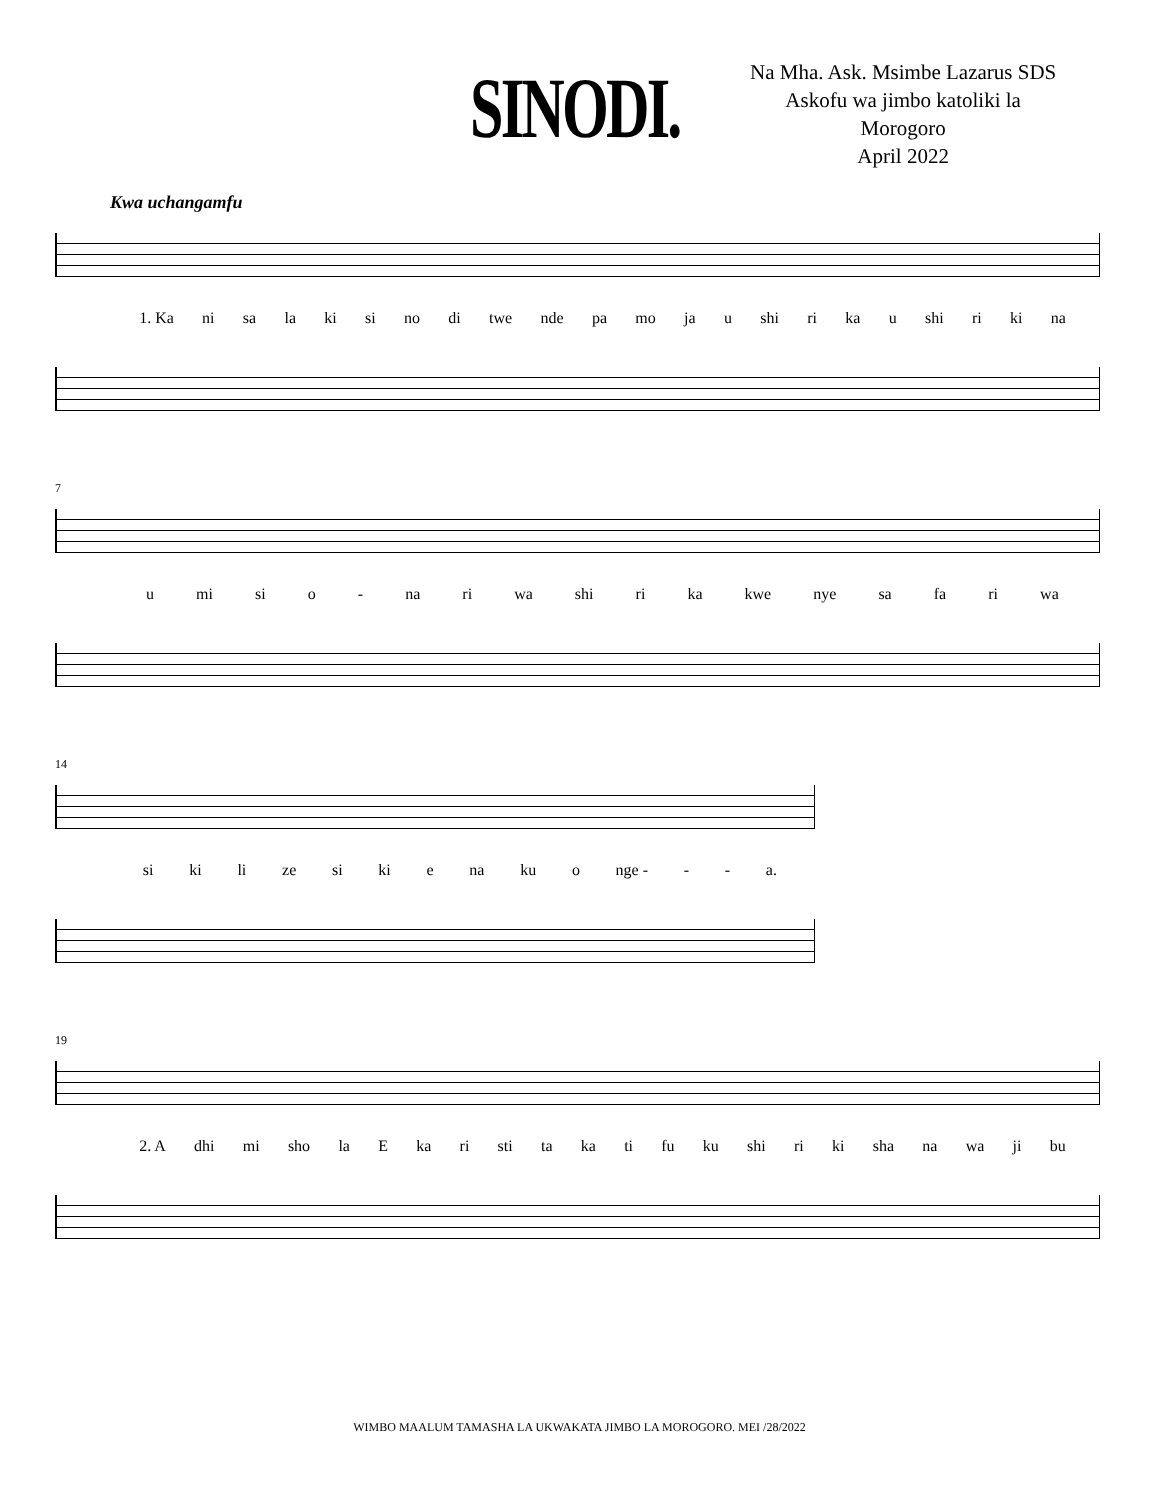SINODI.
Na Mha. Ask. Msimbe Lazarus SDS
Askofu wa jimbo katoliki la
Morogoro
April 2022
Kwa uchangamfu
1. Ka ni sa la ki si no di twe nde pa mo ja u shi ri ka u shi ri ki na
7
u mi si o - na ri wa shi ri ka kwe nye sa fa ri wa
14
si ki li ze si ki e na ku o nge - - - a.
19
2. A dhi mi sho la E ka ri sti ta ka ti fu ku shi ri ki sha na wa ji bu
WIMBO MAALUM TAMASHA LA UKWAKATA JIMBO LA MOROGORO. MEI /28/2022